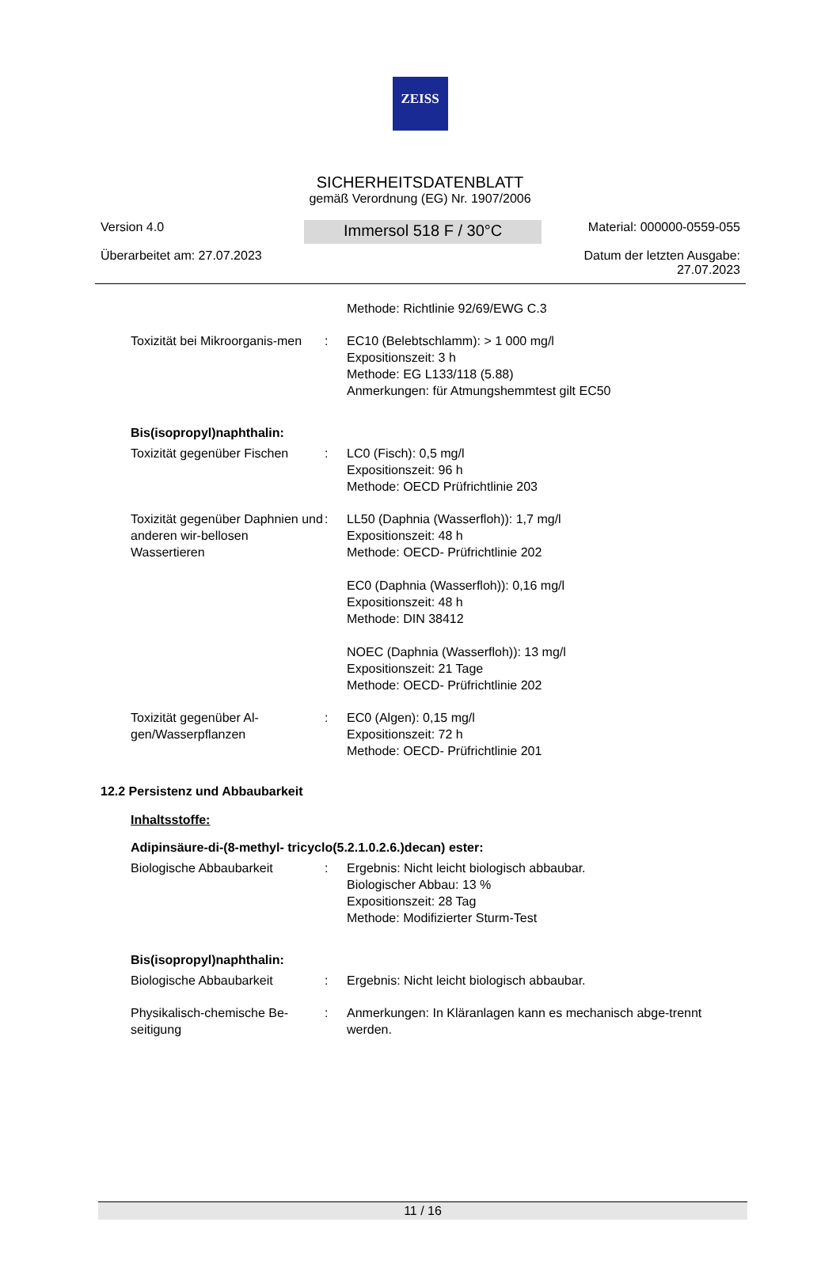ZEISS
SICHERHEITSDATENBLATT
gemäß Verordnung (EG) Nr. 1907/2006
Version 4.0
Überarbeitet am: 27.07.2023
Immersol 518 F / 30°C
Material: 000000-0559-055
Datum der letzten Ausgabe:
27.07.2023
Methode: Richtlinie 92/69/EWG C.3
Toxizität bei Mikroorganis-men
: EC10 (Belebtschlamm): > 1 000 mg/l
Expositionszeit: 3 h
Methode: EG L133/118 (5.88)
Anmerkungen: für Atmungshemmtest gilt EC50
Bis(isopropyl)naphthalin:
Toxizität gegenüber Fischen
: LC0 (Fisch): 0,5 mg/l
Expositionszeit: 96 h
Methode: OECD Prüfrichtlinie 203
Toxizität gegenüber Daphnien und anderen wir-bellosen Wassertieren
: LL50 (Daphnia (Wasserfloh)): 1,7 mg/l
Expositionszeit: 48 h
Methode: OECD- Prüfrichtlinie 202
EC0 (Daphnia (Wasserfloh)): 0,16 mg/l
Expositionszeit: 48 h
Methode: DIN 38412
NOEC (Daphnia (Wasserfloh)): 13 mg/l
Expositionszeit: 21 Tage
Methode: OECD- Prüfrichtlinie 202
Toxizität gegenüber Al-gen/Wasserpflanzen
: EC0 (Algen): 0,15 mg/l
Expositionszeit: 72 h
Methode: OECD- Prüfrichtlinie 201
12.2 Persistenz und Abbaubarkeit
Inhaltsstoffe:
Adipinsäure-di-(8-methyl- tricyclo(5.2.1.0.2.6.)decan) ester:
Biologische Abbaubarkeit : Ergebnis: Nicht leicht biologisch abbaubar.
Biologischer Abbau: 13 %
Expositionszeit: 28 Tag
Methode: Modifizierter Sturm-Test
Bis(isopropyl)naphthalin:
Biologische Abbaubarkeit : Ergebnis: Nicht leicht biologisch abbaubar.
Physikalisch-chemische Be-seitigung
: Anmerkungen: In Kläranlagen kann es mechanisch abge-trennt werden.
11 / 16